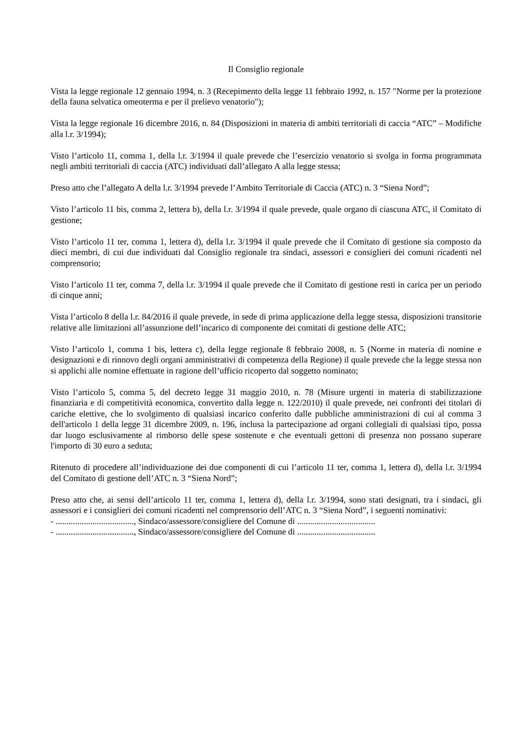Il Consiglio regionale
Vista la legge regionale 12 gennaio 1994, n. 3 (Recepimento della legge 11 febbraio 1992, n. 157 "Norme per la protezione della fauna selvatica omeoterma e per il prelievo venatorio");
Vista la legge regionale 16 dicembre 2016, n. 84 (Disposizioni in materia di ambiti territoriali di caccia “ATC” – Modifiche alla l.r. 3/1994);
Visto l’articolo 11, comma 1, della l.r. 3/1994 il quale prevede che l’esercizio venatorio si svolga in forma programmata negli ambiti territoriali di caccia (ATC) individuati dall’allegato A alla legge stessa;
Preso atto che l’allegato A della l.r. 3/1994 prevede l’Ambito Territoriale di Caccia (ATC) n. 3 “Siena Nord”;
Visto l’articolo 11 bis, comma 2, lettera b), della l.r. 3/1994 il quale prevede, quale organo di ciascuna ATC, il Comitato di gestione;
Visto l’articolo 11 ter, comma 1, lettera d), della l.r. 3/1994 il quale prevede che il Comitato di gestione sia composto da dieci membri, di cui due individuati dal Consiglio regionale tra sindaci, assessori e consiglieri dei comuni ricadenti nel comprensorio;
Visto l’articolo 11 ter, comma 7, della l.r. 3/1994 il quale prevede che il Comitato di gestione resti in carica per un periodo di cinque anni;
Vista l’articolo 8 della l.r. 84/2016 il quale prevede, in sede di prima applicazione della legge stessa, disposizioni transitorie relative alle limitazioni all’assunzione dell’incarico di componente dei comitati di gestione delle ATC;
Visto l’articolo 1, comma 1 bis, lettera c), della legge regionale 8 febbraio 2008, n. 5 (Norme in materia di nomine e designazioni e di rinnovo degli organi amministrativi di competenza della Regione) il quale prevede che la legge stessa non si applichi alle nomine effettuate in ragione dell’ufficio ricoperto dal soggetto nominato;
Visto l’articolo 5, comma 5, del decreto legge 31 maggio 2010, n. 78 (Misure urgenti in materia di stabilizzazione finanziaria e di competitività economica, convertito dalla legge n. 122/2010) il quale prevede, nei confronti dei titolari di cariche elettive, che lo svolgimento di qualsiasi incarico conferito dalle pubbliche amministrazioni di cui al comma 3 dell'articolo 1 della legge 31 dicembre 2009, n. 196, inclusa la partecipazione ad organi collegiali di qualsiasi tipo, possa dar luogo esclusivamente al rimborso delle spese sostenute e che eventuali gettoni di presenza non possano superare l'importo di 30 euro a seduta;
Ritenuto di procedere all’individuazione dei due componenti di cui l’articolo 11 ter, comma 1, lettera d), della l.r. 3/1994 del Comitato di gestione dell’ATC n. 3 “Siena Nord”;
Preso atto che, ai sensi dell’articolo 11 ter, comma 1, lettera d), della l.r. 3/1994, sono stati designati, tra i sindaci, gli assessori e i consiglieri dei comuni ricadenti nel comprensorio dell’ATC n. 3 “Siena Nord”, i seguenti nominativi:
- ...................................., Sindaco/assessore/consigliere del Comune di ....................................
- ...................................., Sindaco/assessore/consigliere del Comune di ....................................